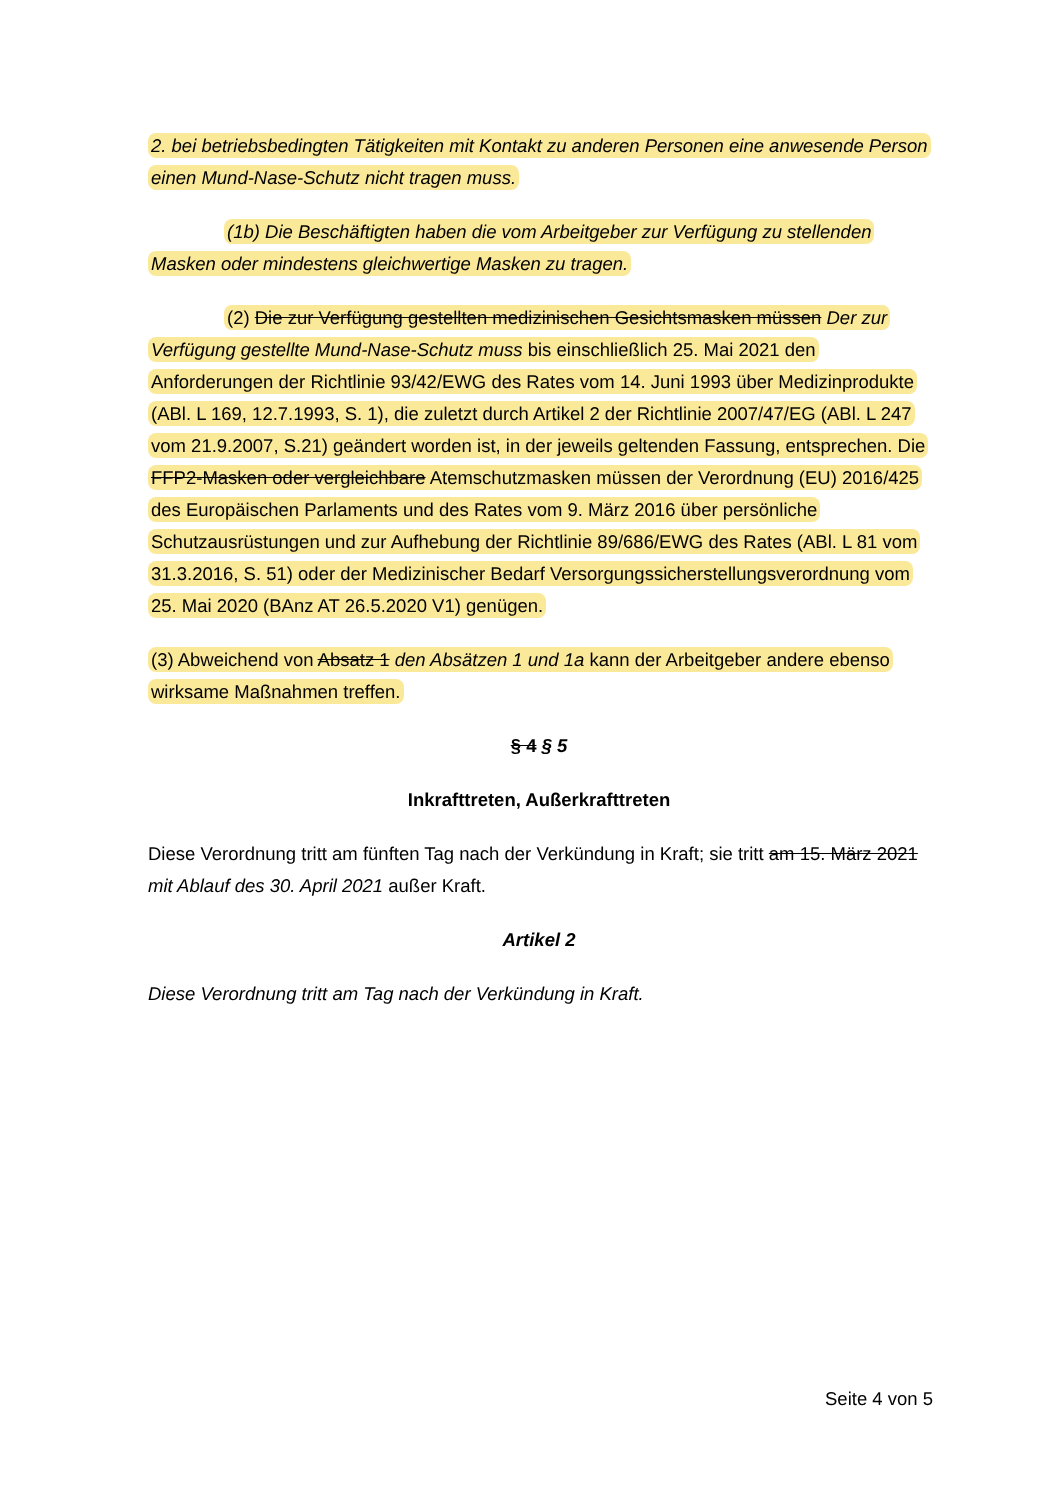2. bei betriebsbedingten Tätigkeiten mit Kontakt zu anderen Personen eine anwesende Person einen Mund-Nase-Schutz nicht tragen muss.
(1b) Die Beschäftigten haben die vom Arbeitgeber zur Verfügung zu stellenden Masken oder mindestens gleichwertige Masken zu tragen.
(2) Die zur Verfügung gestellten medizinischen Gesichtsmasken müssen Der zur Verfügung gestellte Mund-Nase-Schutz muss bis einschließlich 25. Mai 2021 den Anforderungen der Richtlinie 93/42/EWG des Rates vom 14. Juni 1993 über Medizinprodukte (ABl. L 169, 12.7.1993, S. 1), die zuletzt durch Artikel 2 der Richtlinie 2007/47/EG (ABl. L 247 vom 21.9.2007, S.21) geändert worden ist, in der jeweils geltenden Fassung, entsprechen. Die FFP2-Masken oder vergleichbare Atemschutzmasken müssen der Verordnung (EU) 2016/425 des Europäischen Parlaments und des Rates vom 9. März 2016 über persönliche Schutzausrüstungen und zur Aufhebung der Richtlinie 89/686/EWG des Rates (ABl. L 81 vom 31.3.2016, S. 51) oder der Medizinischer Bedarf Versorgungssicherstellungsverordnung vom 25. Mai 2020 (BAnz AT 26.5.2020 V1) genügen.
(3) Abweichend von Absatz 1 den Absätzen 1 und 1a kann der Arbeitgeber andere ebenso wirksame Maßnahmen treffen.
§ 4 § 5
Inkrafttreten, Außerkrafttreten
Diese Verordnung tritt am fünften Tag nach der Verkündung in Kraft; sie tritt am 15. März 2021 mit Ablauf des 30. April 2021 außer Kraft.
Artikel 2
Diese Verordnung tritt am Tag nach der Verkündung in Kraft.
Seite 4 von 5